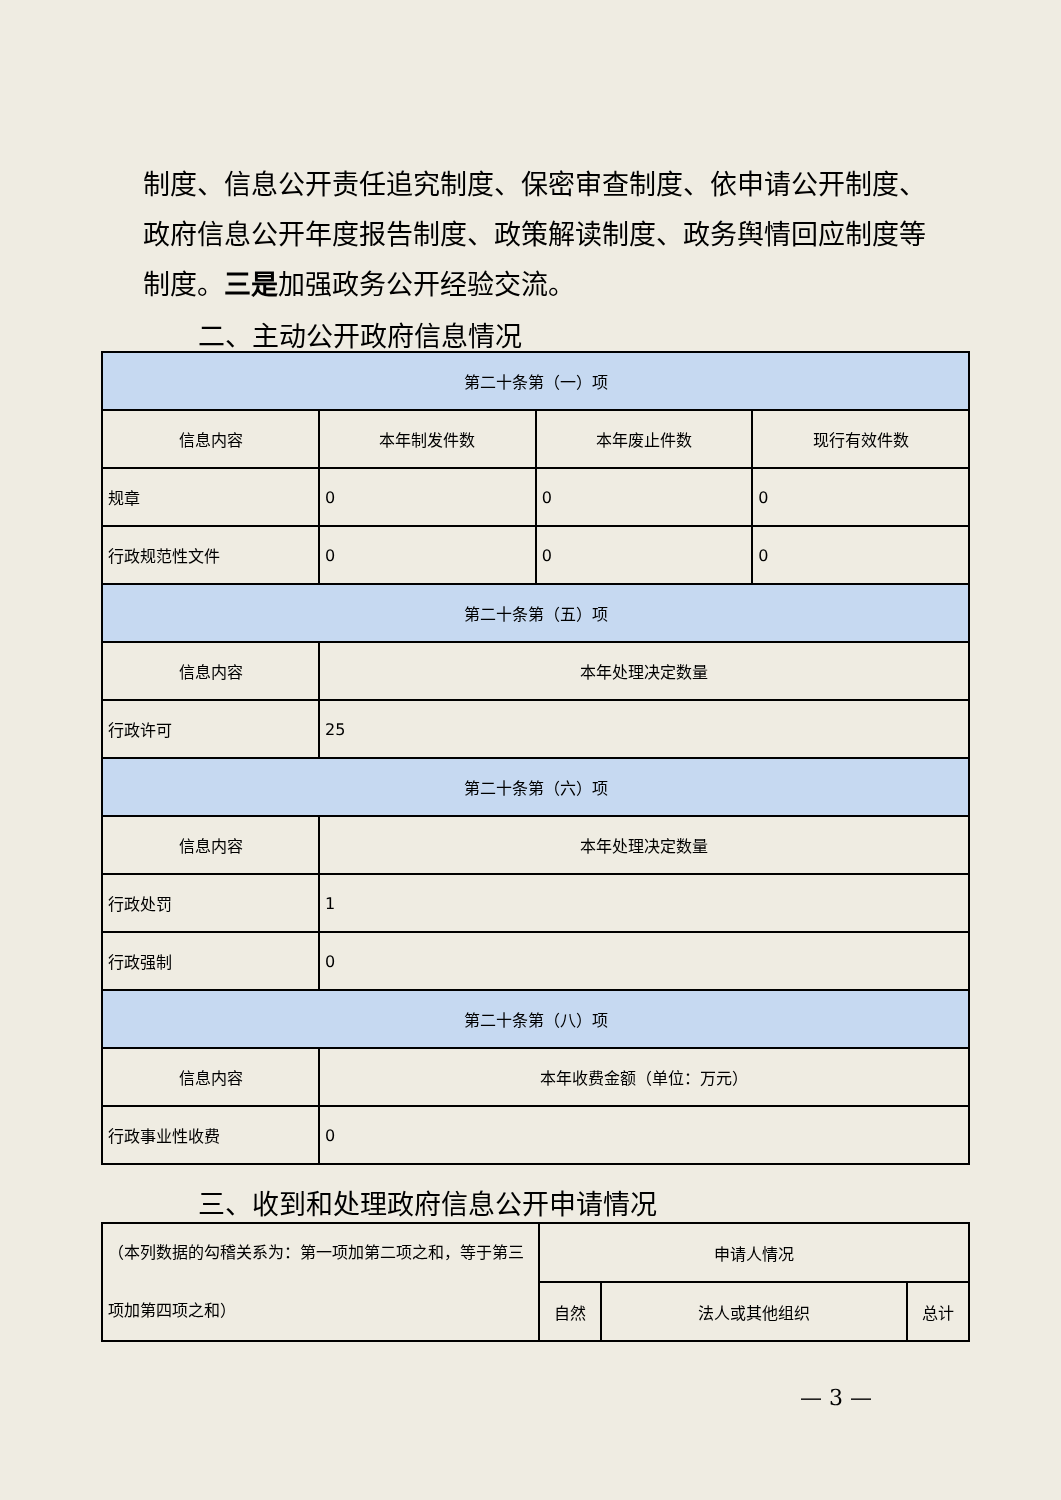制度、信息公开责任追究制度、保密审查制度、依申请公开制度、政府信息公开年度报告制度、政策解读制度、政务舆情回应制度等制度。三是加强政务公开经验交流。
二、主动公开政府信息情况
| 第二十条第（一）项 | | | |
| 信息内容 | 本年制发件数 | 本年废止件数 | 现行有效件数 |
| 规章 | 0 | 0 | 0 |
| 行政规范性文件 | 0 | 0 | 0 |
| 第二十条第（五）项 | | | |
| 信息内容 | 本年处理决定数量 | | |
| 行政许可 | 25 | | |
| 第二十条第（六）项 | | | |
| 信息内容 | 本年处理决定数量 | | |
| 行政处罚 | 1 | | |
| 行政强制 | 0 | | |
| 第二十条第（八）项 | | | |
| 信息内容 | 本年收费金额（单位：万元） | | |
| 行政事业性收费 | 0 | | |
三、收到和处理政府信息公开申请情况
| （本列数据的勾稽关系为：第一项加第二项之和，等于第三项加第四项之和） | 申请人情况 | | |
| | 自然 | 法人或其他组织 | 总计 |
— 3 —